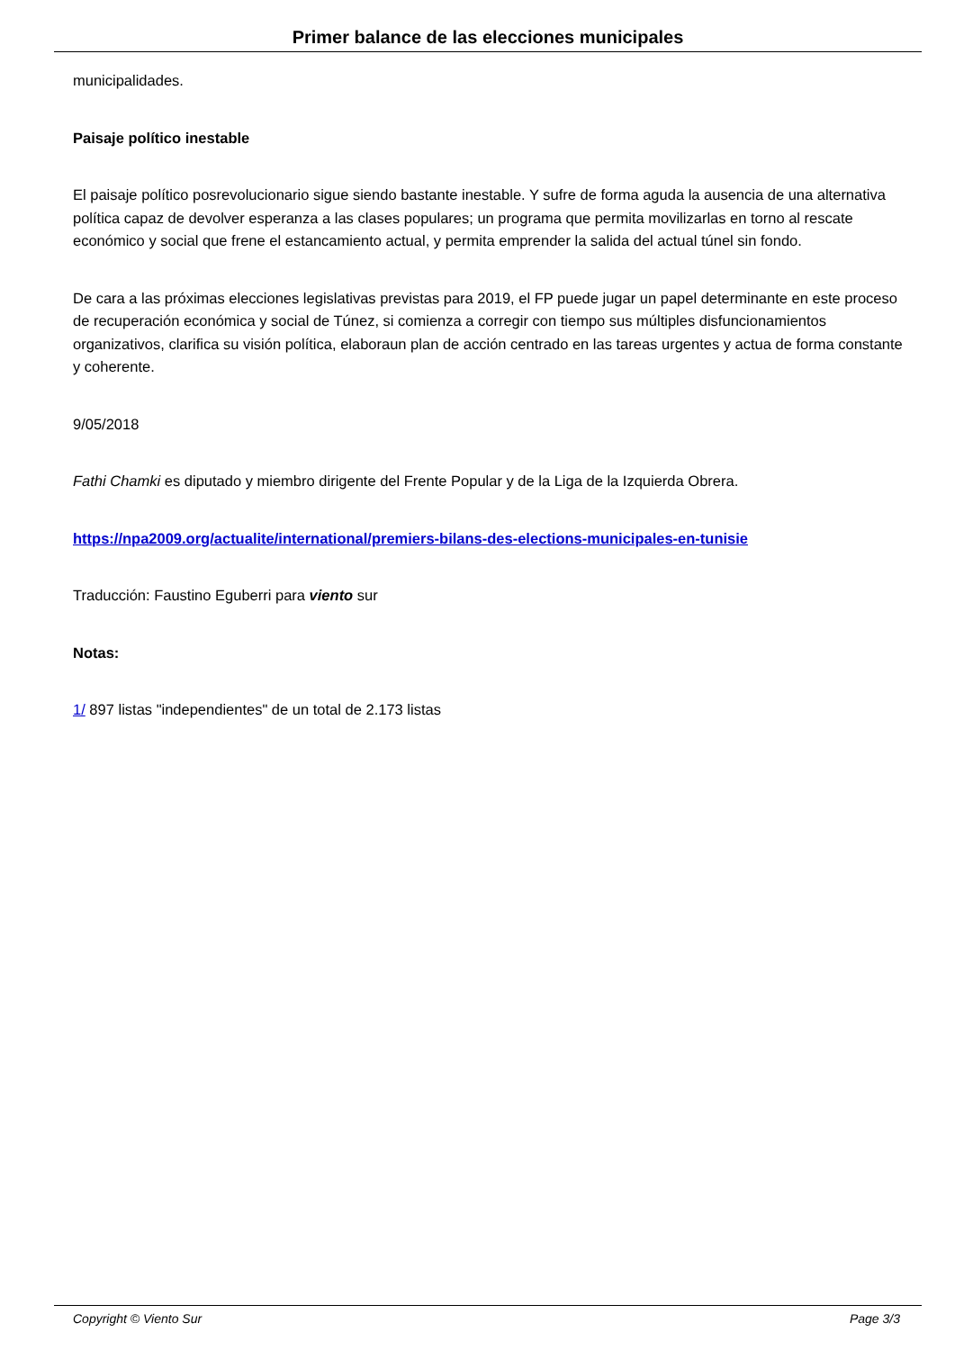Primer balance de las elecciones municipales
municipalidades.
Paisaje político inestable
El paisaje político posrevolucionario sigue siendo bastante inestable. Y sufre de forma aguda la ausencia de una alternativa política capaz de devolver esperanza a las clases populares; un programa que permita movilizarlas en torno al rescate económico y social que frene el estancamiento actual, y permita emprender la salida del actual túnel sin fondo.
De cara a las próximas elecciones legislativas previstas para 2019, el FP puede jugar un papel determinante en este proceso de recuperación económica y social de Túnez, si comienza a corregir con tiempo sus múltiples disfuncionamientos organizativos, clarifica su visión política, elaboraun plan de acción centrado en las tareas urgentes y actua de forma constante y coherente.
9/05/2018
Fathi Chamki es diputado y miembro dirigente del Frente Popular y de la Liga de la Izquierda Obrera.
https://npa2009.org/actualite/international/premiers-bilans-des-elections-municipales-en-tunisie
Traducción: Faustino Eguberri para viento sur
Notas:
1/ 897 listas "independientes" de un total de 2.173 listas
Copyright © Viento Sur Page 3/3